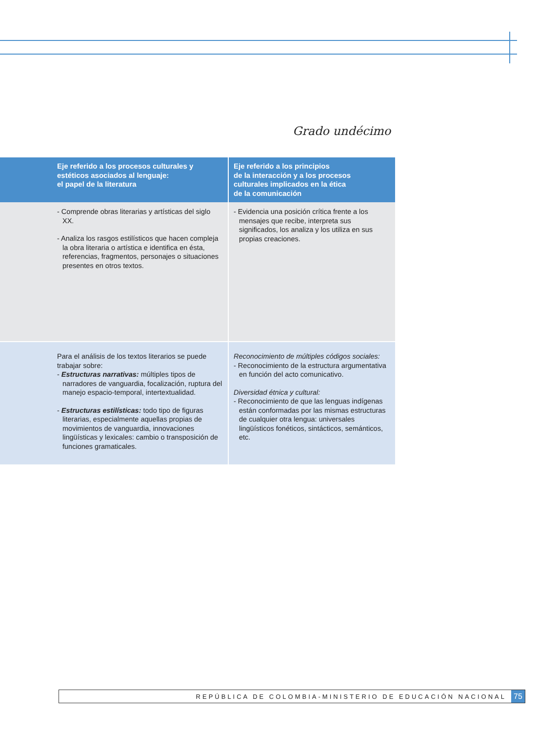Grado undécimo
| Eje referido a los procesos culturales y estéticos asociados al lenguaje: el papel de la literatura | Eje referido a los principios de la interacción y a los procesos culturales implicados en la ética de la comunicación |
| --- | --- |
| - Comprende obras literarias y artísticas del siglo XX. - Analiza los rasgos estilísticos que hacen compleja la obra literaria o artística e identifica en ésta, referencias, fragmentos, personajes o situaciones presentes en otros textos. | - Evidencia una posición crítica frente a los mensajes que recibe, interpreta sus significados, los analiza y los utiliza en sus propias creaciones. |
| Para el análisis de los textos literarios se puede trabajar sobre: - Estructuras narrativas: múltiples tipos de narradores de vanguardia, focalización, ruptura del manejo espacio-temporal, intertextualidad. - Estructuras estilísticas: todo tipo de figuras literarias, especialmente aquellas propias de movimientos de vanguardia, innovaciones lingüísticas y lexicales: cambio o transposición de funciones gramaticales. | Reconocimiento de múltiples códigos sociales: - Reconocimiento de la estructura argumentativa en función del acto comunicativo. Diversidad étnica y cultural: - Reconocimiento de que las lenguas indígenas están conformadas por las mismas estructuras de cualquier otra lengua: universales lingüísticos fonéticos, sintácticos, semánticos, etc. |
REPÚBLICA DE COLOMBIA-MINISTERIO DE EDUCACIÓN NACIONAL 75